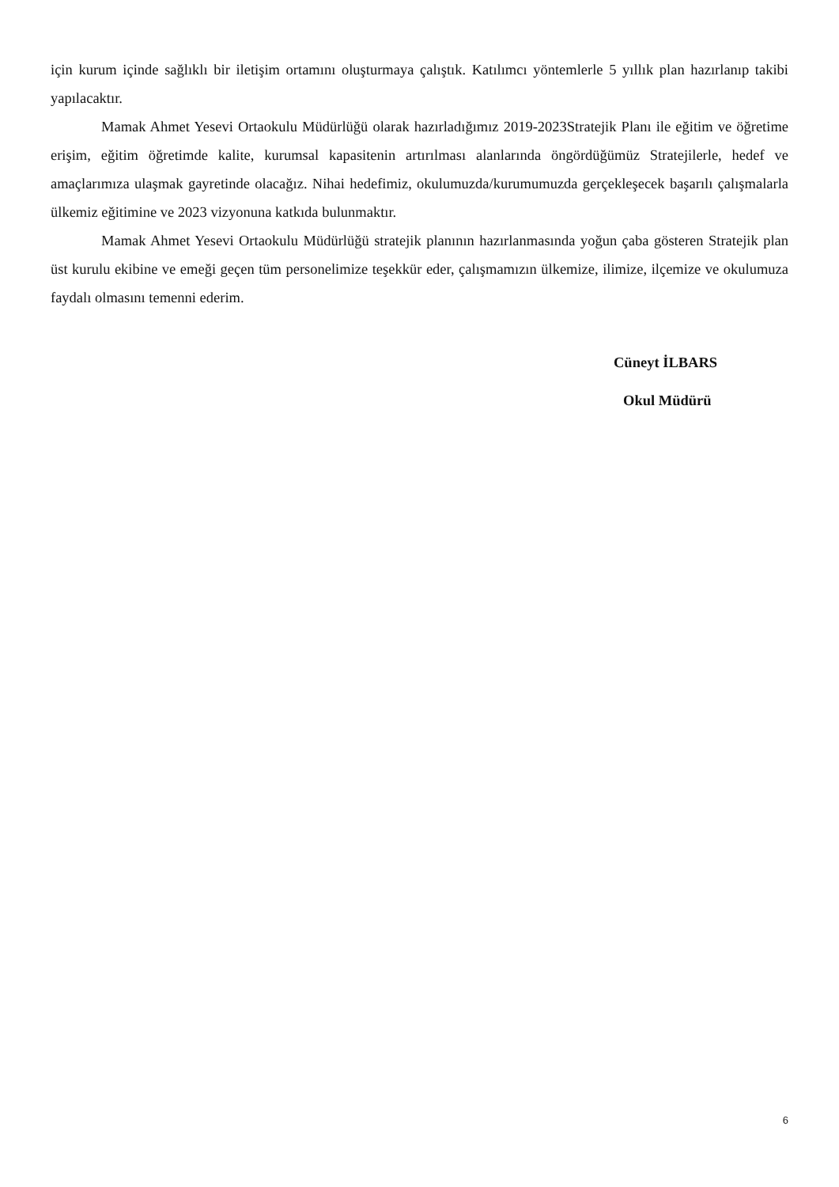için kurum içinde sağlıklı bir iletişim ortamını oluşturmaya çalıştık. Katılımcı yöntemlerle 5 yıllık plan hazırlanıp takibi yapılacaktır.
Mamak Ahmet Yesevi Ortaokulu Müdürlüğü olarak hazırladığımız 2019-2023Stratejik Planı ile eğitim ve öğretime erişim, eğitim öğretimde kalite, kurumsal kapasitenin artırılması alanlarında öngördüğümüz Stratejilerle, hedef ve amaçlarımıza ulaşmak gayretinde olacağız. Nihai hedefimiz, okulumuzda/kurumumuzda gerçekleşecek başarılı çalışmalarla ülkemiz eğitimine ve 2023 vizyonuna katkıda bulunmaktır.
Mamak Ahmet Yesevi Ortaokulu Müdürlüğü stratejik planının hazırlanmasında yoğun çaba gösteren Stratejik plan üst kurulu ekibine ve emeği geçen tüm personelimize teşekkür eder, çalışmamızın ülkemize, ilimize, ilçemize ve okulumuza faydalı olmasını temenni ederim.
Cüneyt İLBARS
Okul Müdürü
6